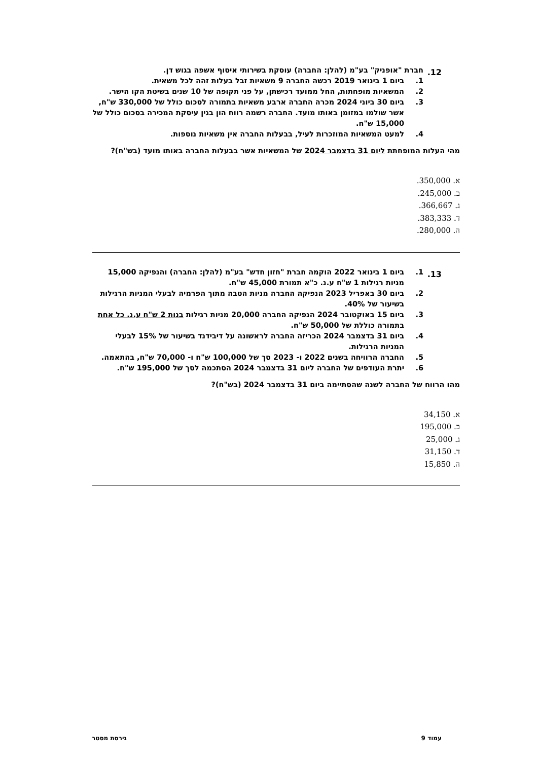12.
חברת "אופניק" בע"מ (להלן: החברה) עוסקת בשירותי איסוף אשפה בגוש דן.
1. ביום 1 בינואר 2019 רכשה החברה 9 משאיות זבל בעלות זהה לכל משאית.
2. המשאיות מופחתות, החל ממועד רכישתן, על פני תקופה של 10 שנים בשיטת הקו הישר.
3. ביום 30 ביוני 2024 מכרה החברה ארבע משאיות בתמורה לסכום כולל של 330,000 ש"ח, אשר שולמו במזומן באותו מועד. החברה רשמה רווח הון בגין עיסקת המכירה בסכום כולל של 15,000 ש"ח.
4. למעט המשאיות המוזכרות לעיל, בבעלות החברה אין משאיות נוספות.
מהי העלות המופחתת ליום 31 בדצמבר 2024 של המשאיות אשר בבעלות החברה באותו מועד (בש"ח)?
א. 350,000.
ב. 245,000.
ג. 366,667.
ד. 383,333.
ה. 280,000.
13.
1. ביום 1 בינואר 2022 הוקמה חברת "חזון חדש" בע"מ (להלן: החברה) והנפיקה 15,000 מניות רגילות 1 ש"ח ע.נ. כ"א תמורת 45,000 ש"ח.
2. ביום 30 באפריל 2023 הנפיקה החברה מניות הטבה מתוך הפרמיה לבעלי המניות הרגילות בשיעור של 40%.
3. ביום 15 באוקטובר 2024 הנפיקה החברה 20,000 מניות רגילות בנות 2 ש"ח ע.נ. כל אחת בתמורה כוללת של 50,000 ש"ח.
4. ביום 31 בדצמבר 2024 הכריזה החברה לראשונה על דיבידנד בשיעור של 15% לבעלי המניות הרגילות.
5. החברה הרוויחה בשנים 2022 ו- 2023 סך של 100,000 ש"ח ו- 70,000 ש"ח, בהתאמה.
6. יתרת העודפים של החברה ליום 31 בדצמבר 2024 הסתכמה לסך של 195,000 ש"ח.
מהו הרווח של החברה לשנה שהסתיימה ביום 31 בדצמבר 2024 (בש"ח)?
א. 34,150
ב. 195,000
ג. 25,000
ד. 31,150
ה. 15,850
עמוד 9 גירסת מסטר